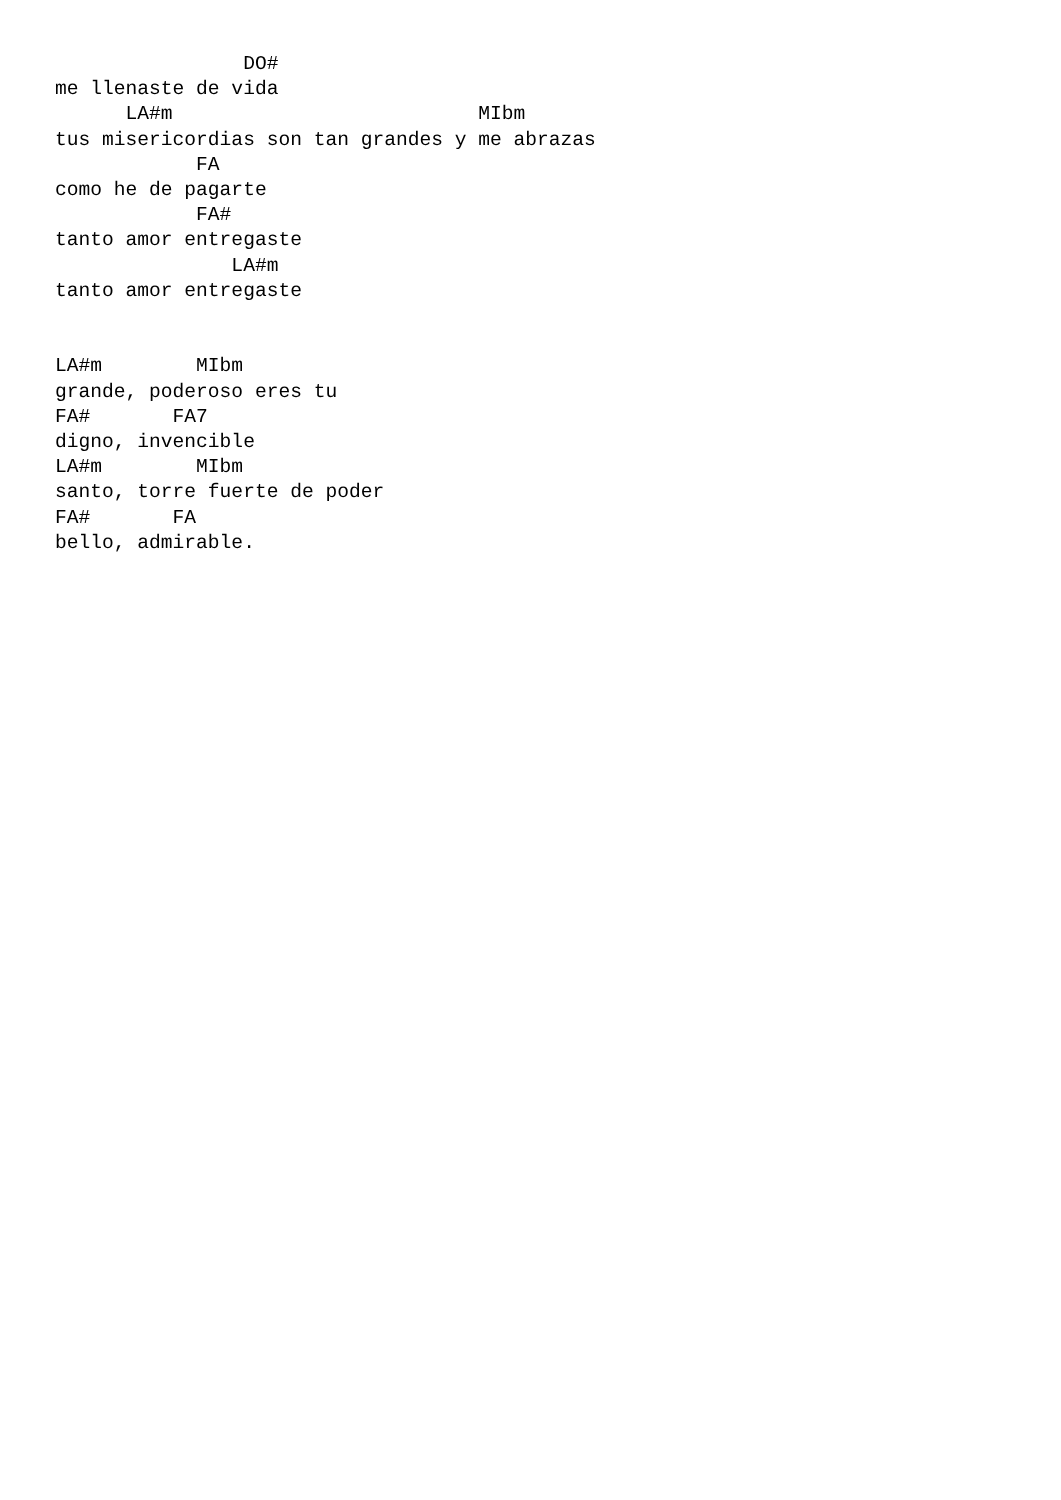DO#
me llenaste de vida
      LA#m                          MIbm
tus misericordias son tan grandes y me abrazas
            FA
como he de pagarte
            FA#
tanto amor entregaste
               LA#m
tanto amor entregaste


LA#m        MIbm
grande, poderoso eres tu
FA#       FA7
digno, invencible
LA#m        MIbm
santo, torre fuerte de poder
FA#       FA
bello, admirable.